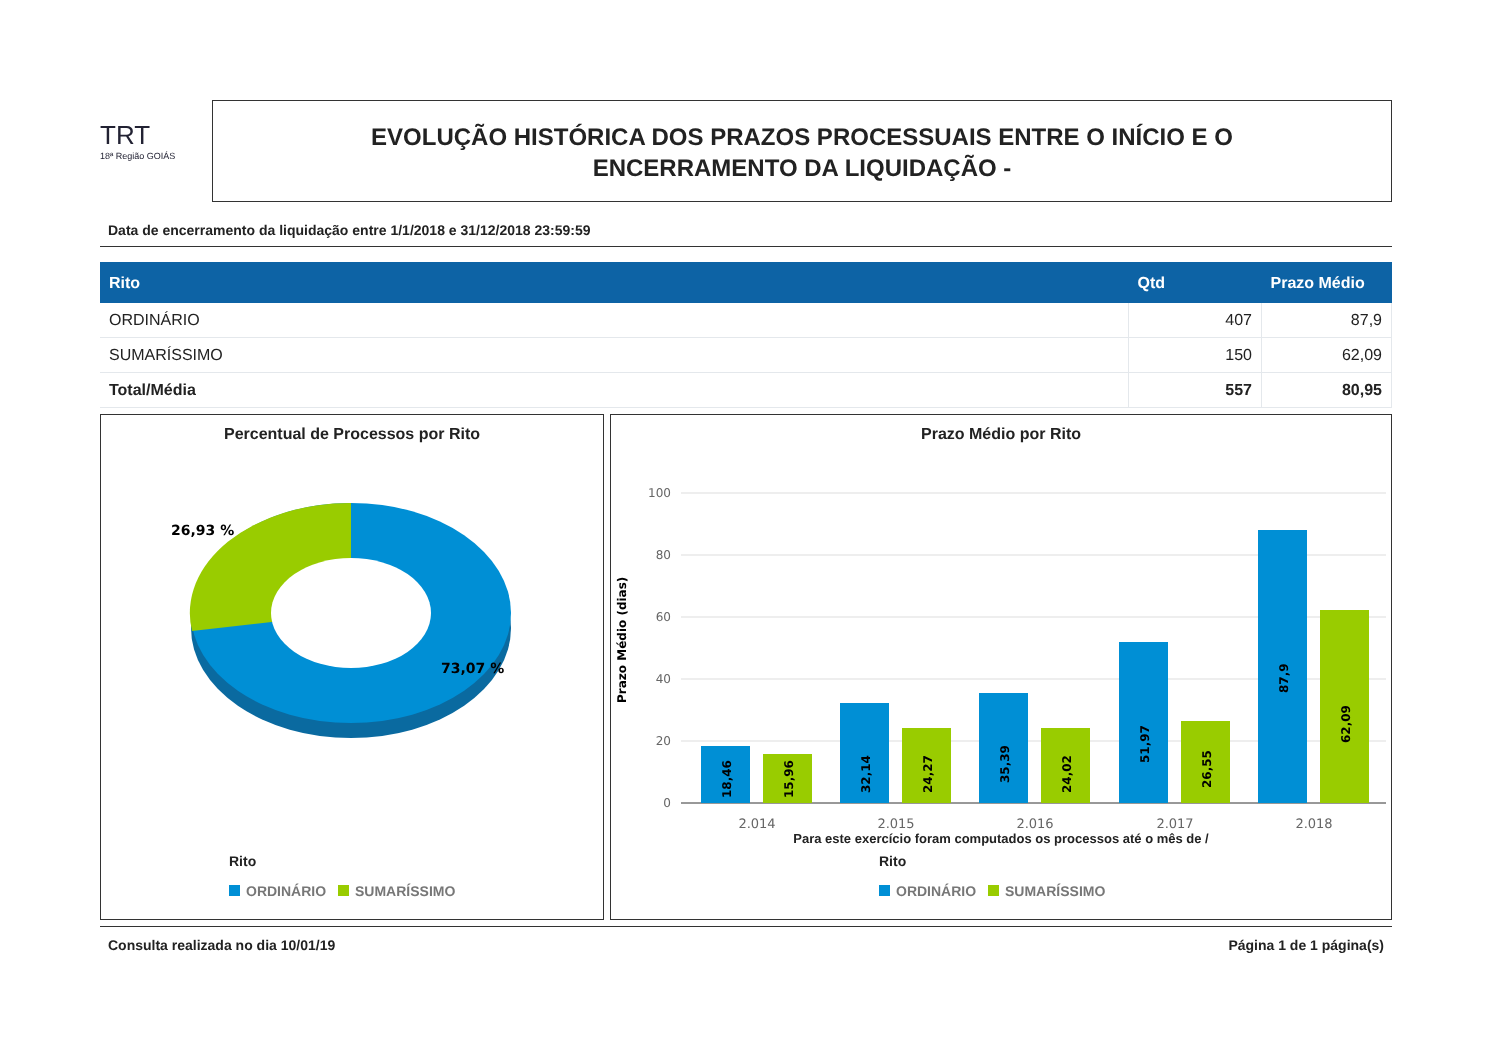TRT
18ª Região GOIÁS
EVOLUÇÃO HISTÓRICA DOS PRAZOS PROCESSUAIS ENTRE O INÍCIO E O
ENCERRAMENTO DA LIQUIDAÇÃO -
Data de encerramento da liquidação entre 1/1/2018 e 31/12/2018 23:59:59
| Rito | Qtd | Prazo Médio |
| --- | --- | --- |
| ORDINÁRIO | 407 | 87,9 |
| SUMARÍSSIMO | 150 | 62,09 |
| Total/Média | 557 | 80,95 |
Percentual de Processos por Rito
26,93 %
73,07 %
Rito
ORDINÁRIO SUMARÍSSIMO
Prazo Médio por Rito
Prazo Médio (dias)
100
80
60
40
20
0
18,46
15,96
32,14
24,27
35,39
24,02
51,97
26,55
87,9
62,09
2.014
2.015
2.016
2.017
2.018
Para este exercício foram computados os processos até o mês de /
Rito
ORDINÁRIO SUMARÍSSIMO
Consulta realizada no dia 10/01/19 Página 1 de 1 página(s)